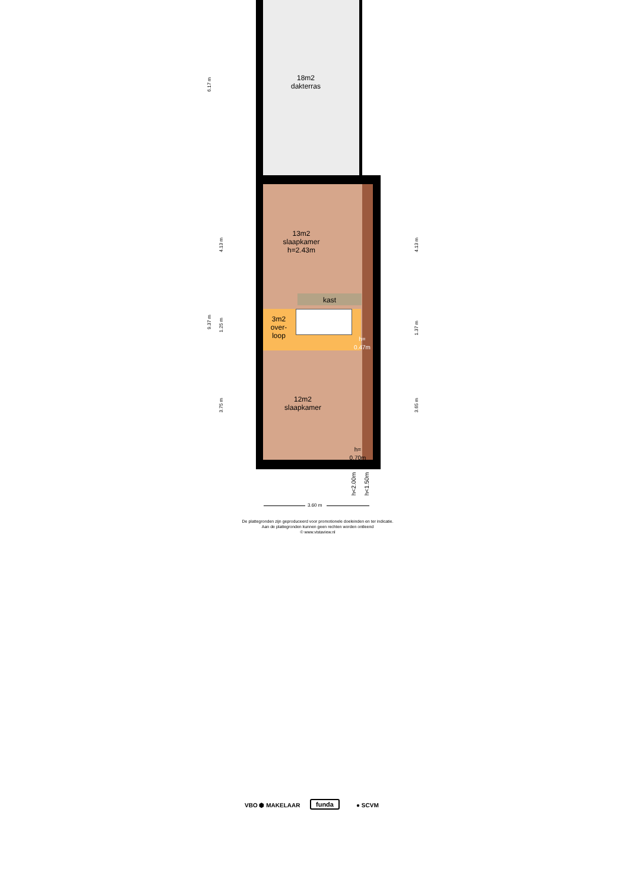18m2
dakterras
13m2
slaapkamer
h=2.43m
kast
3m2
over-
loop
h=
0.47m
12m2
slaapkamer
h=
0.70m
6.17 m
9.37 m
4.13 m
1.25 m
3.75 m
4.13 m
1.37 m
3.65 m
h<2.00m
h<1.50m
3.60 m
De plattegronden zijn geproduceerd voor promotionele doeleinden en ter indicatie.
Aan de plattegronden kunnen geen rechten worden ontleend
© www.vistaview.nl
VBO ⬢ MAKELAAR funda ● SCVM